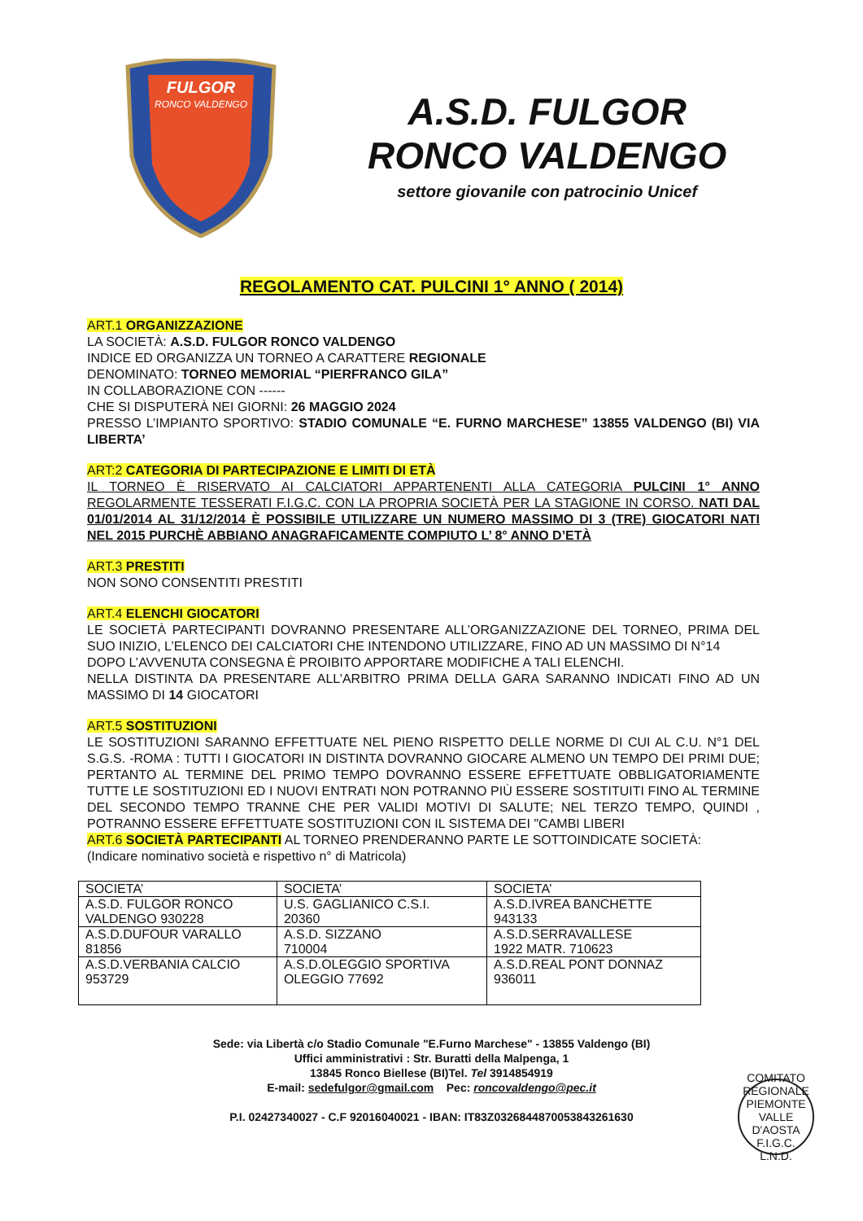FULGOR
RONCO VALDENGO
A.S.D. FULGOR
RONCO VALDENGO
settore giovanile con patrocinio Unicef
REGOLAMENTO CAT. PULCINI 1° ANNO ( 2014)
ART.1 ORGANIZZAZIONE
LA SOCIETÀ: A.S.D. FULGOR RONCO VALDENGO
INDICE ED ORGANIZZA UN TORNEO A CARATTERE REGIONALE
DENOMINATO: TORNEO MEMORIAL “PIERFRANCO GILA”
IN COLLABORAZIONE CON ------
CHE SI DISPUTERÀ NEI GIORNI: 26 MAGGIO 2024
PRESSO L’IMPIANTO SPORTIVO: STADIO COMUNALE “E. FURNO MARCHESE” 13855 VALDENGO (BI) VIA LIBERTA’
ART:2 CATEGORIA DI PARTECIPAZIONE E LIMITI DI ETÀ
IL TORNEO È RISERVATO AI CALCIATORI APPARTENENTI ALLA CATEGORIA PULCINI 1° ANNO REGOLARMENTE TESSERATI F.I.G.C. CON LA PROPRIA SOCIETÀ PER LA STAGIONE IN CORSO. NATI DAL 01/01/2014 AL 31/12/2014 È POSSIBILE UTILIZZARE UN NUMERO MASSIMO DI 3 (TRE) GIOCATORI NATI NEL 2015 PURCHÈ ABBIANO ANAGRAFICAMENTE COMPIUTO L’ 8° ANNO D’ETÀ
ART.3 PRESTITI
NON SONO CONSENTITI PRESTITI
ART.4 ELENCHI GIOCATORI
LE SOCIETÀ PARTECIPANTI DOVRANNO PRESENTARE ALL’ORGANIZZAZIONE DEL TORNEO, PRIMA DEL SUO INIZIO, L’ELENCO DEI CALCIATORI CHE INTENDONO UTILIZZARE, FINO AD UN MASSIMO DI N°14
DOPO L’AVVENUTA CONSEGNA È PROIBITO APPORTARE MODIFICHE A TALI ELENCHI.
NELLA DISTINTA DA PRESENTARE ALL’ARBITRO PRIMA DELLA GARA SARANNO INDICATI FINO AD UN MASSIMO DI 14 GIOCATORI
ART.5 SOSTITUZIONI
LE SOSTITUZIONI SARANNO EFFETTUATE NEL PIENO RISPETTO DELLE NORME DI CUI AL C.U. N°1 DEL S.G.S. -ROMA : TUTTI I GIOCATORI IN DISTINTA DOVRANNO GIOCARE ALMENO UN TEMPO DEI PRIMI DUE; PERTANTO AL TERMINE DEL PRIMO TEMPO DOVRANNO ESSERE EFFETTUATE OBBLIGATORIAMENTE TUTTE LE SOSTITUZIONI ED I NUOVI ENTRATI NON POTRANNO PIÙ ESSERE SOSTITUITI FINO AL TERMINE DEL SECONDO TEMPO TRANNE CHE PER VALIDI MOTIVI DI SALUTE; NEL TERZO TEMPO, QUINDI , POTRANNO ESSERE EFFETTUATE SOSTITUZIONI CON IL SISTEMA DEI "CAMBI LIBERI
ART.6 SOCIETÀ PARTECIPANTI AL TORNEO PRENDERANNO PARTE LE SOTTOINDICATE SOCIETÀ:
(Indicare nominativo società e rispettivo n° di Matricola)
| SOCIETA’ | SOCIETA’ | SOCIETA’ |
| A.S.D. FULGOR RONCO VALDENGO 930228 | U.S. GAGLIANICO C.S.I. 20360 | A.S.D.IVREA BANCHETTE 943133 |
| A.S.D.DUFOUR VARALLO 81856 | A.S.D. SIZZANO 710004 | A.S.D.SERRAVALLESE 1922 MATR. 710623 |
| A.S.D.VERBANIA CALCIO 953729 | A.S.D.OLEGGIO SPORTIVA OLEGGIO 77692 | A.S.D.REAL PONT DONNAZ 936011 |
Sede: via Libertà c/o Stadio Comunale "E.Furno Marchese" - 13855 Valdengo (BI)
Uffici amministrativi : Str. Buratti della Malpenga, 1
13845 Ronco Biellese (BI)Tel. Tel 3914854919
E-mail: sedefulgor@gmail.com Pec: roncovaldengo@pec.it
P.I. 02427340027 - C.F 92016040021 - IBAN: IT83Z0326844870053843261630
COMITATO REGIONALE PIEMONTE VALLE D'AOSTA
F.I.G.C.
L.N.D.